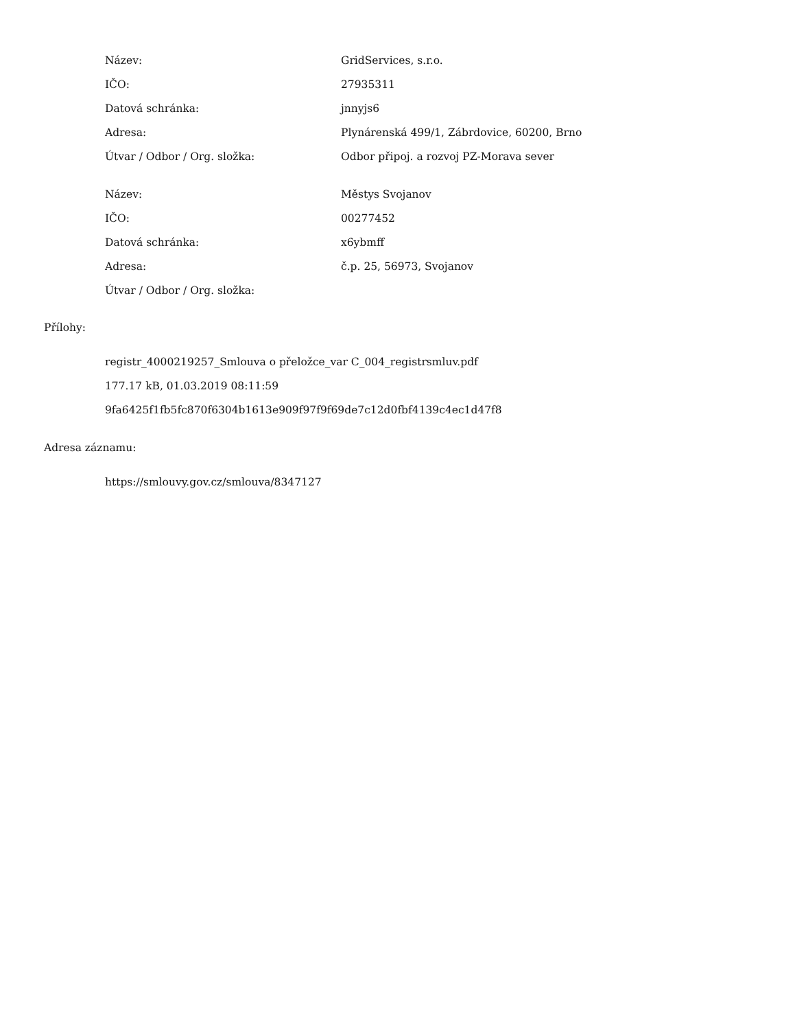| Název: | GridServices, s.r.o. |
| IČO: | 27935311 |
| Datová schránka: | jnnyjs6 |
| Adresa: | Plynárenská 499/1, Zábrdovice, 60200, Brno |
| Útvar / Odbor / Org. složka: | Odbor připoj. a rozvoj PZ-Morava sever |
| Název: | Městys Svojanov |
| IČO: | 00277452 |
| Datová schránka: | x6ybmff |
| Adresa: | č.p. 25, 56973, Svojanov |
| Útvar / Odbor / Org. složka: | |
Přílohy:
registr_4000219257_Smlouva o přeložce_var C_004_registrsmluv.pdf
177.17 kB, 01.03.2019 08:11:59
9fa6425f1fb5fc870f6304b1613e909f97f9f69de7c12d0fbf4139c4ec1d47f8
Adresa záznamu:
https://smlouvy.gov.cz/smlouva/8347127